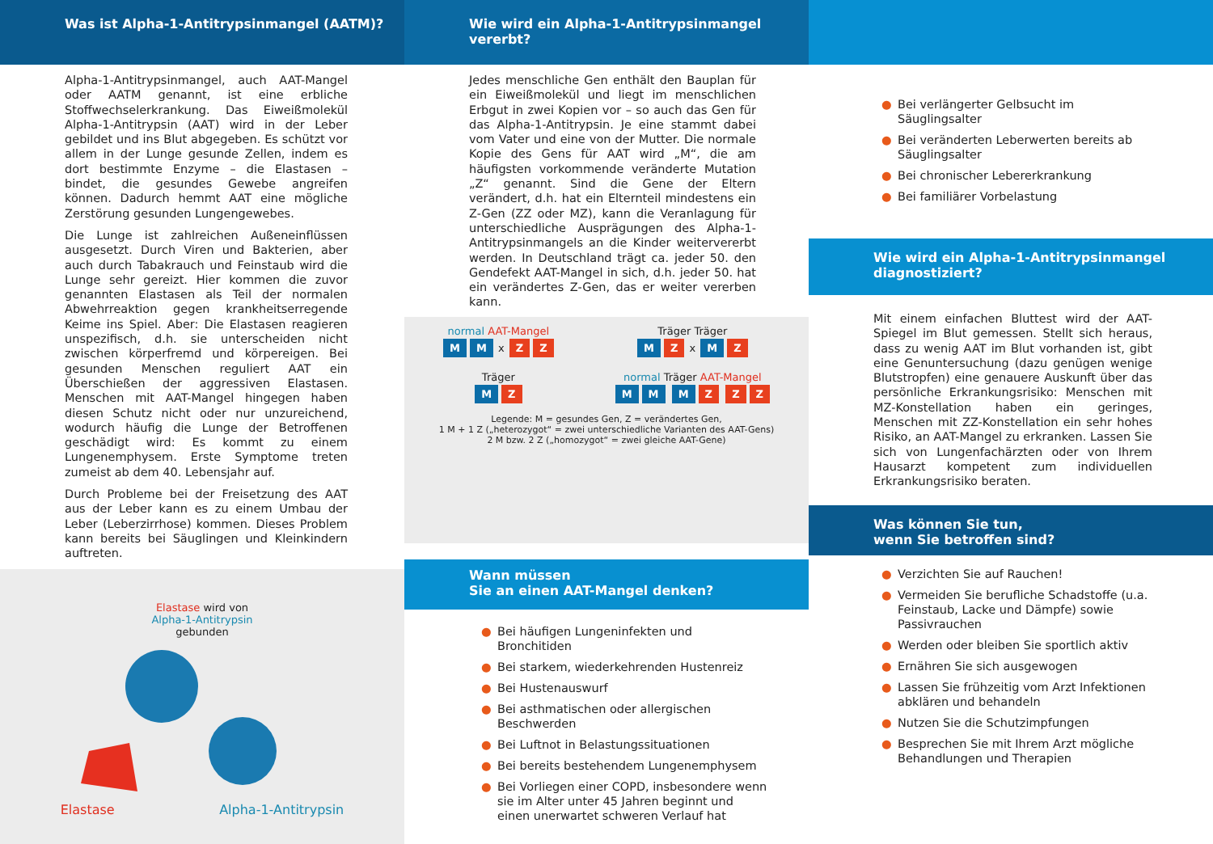Was ist Alpha-1-Antitrypsinmangel (AATM)?
Alpha-1-Antitrypsinmangel, auch AAT-Mangel oder AATM genannt, ist eine erbliche Stoffwechselerkrankung. Das Eiweißmolekül Alpha-1-Antitrypsin (AAT) wird in der Leber gebildet und ins Blut abgegeben. Es schützt vor allem in der Lunge gesunde Zellen, indem es dort bestimmte Enzyme – die Elastasen – bindet, die gesundes Gewebe angreifen können. Dadurch hemmt AAT eine mögliche Zerstörung gesunden Lungengewebes.
Die Lunge ist zahlreichen Außeneinflüssen ausgesetzt. Durch Viren und Bakterien, aber auch durch Tabakrauch und Feinstaub wird die Lunge sehr gereizt. Hier kommen die zuvor genannten Elastasen als Teil der normalen Abwehrreaktion gegen krankheitserregende Keime ins Spiel. Aber: Die Elastasen reagieren unspezifisch, d.h. sie unterscheiden nicht zwischen körperfremd und körpereigen. Bei gesunden Menschen reguliert AAT ein Überschießen der aggressiven Elastasen. Menschen mit AAT-Mangel hingegen haben diesen Schutz nicht oder nur unzureichend, wodurch häufig die Lunge der Betroffenen geschädigt wird: Es kommt zu einem Lungenemphysem. Erste Symptome treten zumeist ab dem 40. Lebensjahr auf.
Durch Probleme bei der Freisetzung des AAT aus der Leber kann es zu einem Umbau der Leber (Leberzirrhose) kommen. Dieses Problem kann bereits bei Säuglingen und Kleinkindern auftreten.
Elastase wird von
Alpha-1-Antitrypsin
gebunden
Elastase Alpha-1-Antitrypsin
Wie wird ein Alpha-1-Antitrypsinmangel vererbt?
Jedes menschliche Gen enthält den Bauplan für ein Eiweißmolekül und liegt im menschlichen Erbgut in zwei Kopien vor – so auch das Gen für das Alpha-1-Antitrypsin. Je eine stammt dabei vom Vater und eine von der Mutter. Die normale Kopie des Gens für AAT wird „M“, die am häufigsten vorkommende veränderte Mutation „Z“ genannt. Sind die Gene der Eltern verändert, d.h. hat ein Elternteil mindestens ein Z-Gen (ZZ oder MZ), kann die Veranlagung für unterschiedliche Ausprägungen des Alpha-1-Antitrypsinmangels an die Kinder weitervererbt werden. In Deutschland trägt ca. jeder 50. den Gendefekt AAT-Mangel in sich, d.h. jeder 50. hat ein verändertes Z-Gen, das er weiter vererben kann.
normal AAT-Mangel
M M x Z Z
Träger
M Z
Träger Träger
M Z x M Z
normal Träger AAT-Mangel
M M M Z Z Z
Legende: M = gesundes Gen, Z = verändertes Gen,
1 M + 1 Z („heterozygot“ = zwei unterschiedliche Varianten des AAT-Gens)
2 M bzw. 2 Z („homozygot“ = zwei gleiche AAT-Gene)
Wann müssen
Sie an einen AAT-Mangel denken?
● Bei häufigen Lungeninfekten und Bronchitiden
● Bei starkem, wiederkehrenden Hustenreiz
● Bei Hustenauswurf
● Bei asthmatischen oder allergischen Beschwerden
● Bei Luftnot in Belastungssituationen
● Bei bereits bestehendem Lungenemphysem
● Bei Vorliegen einer COPD, insbesondere wenn sie im Alter unter 45 Jahren beginnt und einen unerwartet schweren Verlauf hat
● Bei verlängerter Gelbsucht im Säuglingsalter
● Bei veränderten Leberwerten bereits ab Säuglingsalter
● Bei chronischer Lebererkrankung
● Bei familiärer Vorbelastung
Wie wird ein Alpha-1-Antitrypsinmangel diagnostiziert?
Mit einem einfachen Bluttest wird der AAT-Spiegel im Blut gemessen. Stellt sich heraus, dass zu wenig AAT im Blut vorhanden ist, gibt eine Genuntersuchung (dazu genügen wenige Blutstropfen) eine genauere Auskunft über das persönliche Erkrankungsrisiko: Menschen mit MZ-Konstellation haben ein geringes, Menschen mit ZZ-Konstellation ein sehr hohes Risiko, an AAT-Mangel zu erkranken. Lassen Sie sich von Lungenfachärzten oder von Ihrem Hausarzt kompetent zum individuellen Erkrankungsrisiko beraten.
Was können Sie tun,
wenn Sie betroffen sind?
● Verzichten Sie auf Rauchen!
● Vermeiden Sie berufliche Schadstoffe (u.a. Feinstaub, Lacke und Dämpfe) sowie Passivrauchen
● Werden oder bleiben Sie sportlich aktiv
● Ernähren Sie sich ausgewogen
● Lassen Sie frühzeitig vom Arzt Infektionen abklären und behandeln
● Nutzen Sie die Schutzimpfungen
● Besprechen Sie mit Ihrem Arzt mögliche Behandlungen und Therapien